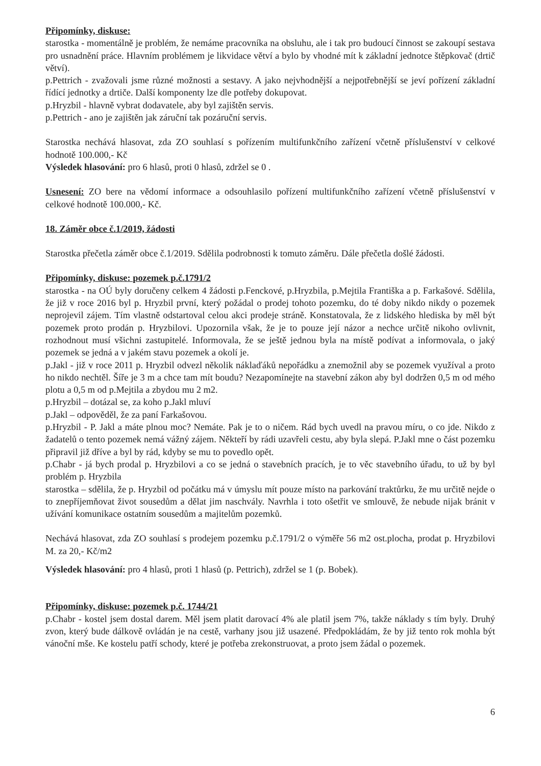Připomínky, diskuse:
starostka - momentálně je problém, že nemáme pracovníka na obsluhu, ale i tak pro budoucí činnost se zakoupí sestava pro usnadnění práce. Hlavním problémem je likvidace větví a bylo by vhodné mít k základní jednotce štěpkovač (drtič větví).
p.Pettrich - zvažovali jsme různé možnosti a sestavy. A jako nejvhodnější a nejpotřebnější se jeví pořízení základní řídící jednotky a drtiče. Další komponenty lze dle potřeby dokupovat.
p.Hryzbil - hlavně vybrat dodavatele, aby byl zajištěn servis.
p.Pettrich - ano je zajištěn jak záruční tak pozáruční servis.
Starostka nechává hlasovat, zda ZO souhlasí s pořízením multifunkčního zařízení včetně příslušenství v celkové hodnotě 100.000,- Kč
Výsledek hlasování: pro 6 hlasů, proti 0 hlasů, zdržel se 0 .
Usnesení: ZO bere na vědomí informace a odsouhlasilo pořízení multifunkčního zařízení včetně příslušenství v celkové hodnotě 100.000,- Kč.
18. Záměr obce č.1/2019, žádosti
Starostka přečetla záměr obce č.1/2019. Sdělila podrobnosti k tomuto záměru. Dále přečetla došlé žádosti.
Připomínky, diskuse: pozemek p.č.1791/2
starostka - na OÚ byly doručeny celkem 4 žádosti p.Fenckové, p.Hryzbila, p.Mejtila Františka a p. Farkašové. Sdělila, že již v roce 2016 byl p. Hryzbil první, který požádal o prodej tohoto pozemku, do té doby nikdo nikdy o pozemek neprojevil zájem. Tím vlastně odstartoval celou akci prodeje stráně. Konstatovala, že z lidského hlediska by měl být pozemek proto prodán p. Hryzbilovi. Upozornila však, že je to pouze její názor a nechce určitě nikoho ovlivnit, rozhodnout musí všichni zastupitelé. Informovala, že se ještě jednou byla na místě podívat a informovala, o jaký pozemek se jedná a v jakém stavu pozemek a okolí je.
p.Jakl - již v roce 2011 p. Hryzbil odvezl několik náklaďáků nepořádku a znemožnil aby se pozemek využíval a proto ho nikdo nechtěl. Šíře je 3 m a chce tam mít boudu? Nezapomínejte na stavební zákon aby byl dodržen 0,5 m od mého plotu a 0,5 m od p.Mejtila a zbydou mu 2 m2.
p.Hryzbil – dotázal se, za koho p.Jakl mluví
p.Jakl – odpověděl, že za paní Farkašovou.
p.Hryzbil - P. Jakl a máte plnou moc? Nemáte. Pak je to o ničem. Rád bych uvedl na pravou míru, o co jde. Nikdo z žadatelů o tento pozemek nemá vážný zájem. Někteří by rádi uzavřeli cestu, aby byla slepá. P.Jakl mne o část pozemku připravil již dříve a byl by rád, kdyby se mu to povedlo opět.
p.Chabr - já bych prodal p. Hryzbilovi a co se jedná o stavebních pracích, je to věc stavebního úřadu, to už by byl problém p. Hryzbila
starostka – sdělila, že p. Hryzbil od počátku má v úmyslu mít pouze místo na parkování traktůrku, že mu určitě nejde o to znepříjemňovat život sousedům a dělat jim naschvály. Navrhla i toto ošetřit ve smlouvě, že nebude nijak bránit v užívání komunikace ostatním sousedům a majitelům pozemků.
Nechává hlasovat, zda ZO souhlasí s prodejem pozemku p.č.1791/2 o výměře 56 m2 ost.plocha, prodat p. Hryzbilovi M. za 20,- Kč/m2
Výsledek hlasování: pro 4 hlasů, proti 1 hlasů (p. Pettrich), zdržel se 1 (p. Bobek).
Připomínky, diskuse: pozemek p.č. 1744/21
p.Chabr - kostel jsem dostal darem. Měl jsem platit darovací 4% ale platil jsem 7%, takže náklady s tím byly. Druhý zvon, který bude dálkově ovládán je na cestě, varhany jsou již usazené. Předpokládám, že by již tento rok mohla být vánoční mše. Ke kostelu patří schody, které je potřeba zrekonstruovat, a proto jsem žádal o pozemek.
6